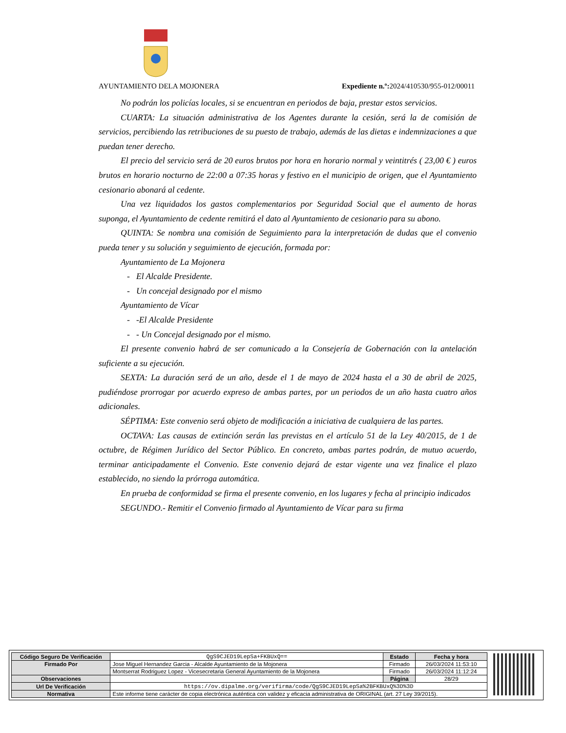AYUNTAMIENTO DELA MOJONERA Expediente n.º: 2024/410530/955-012/00011
No podrán los policías locales, si se encuentran en periodos de baja, prestar estos servicios.
CUARTA: La situación administrativa de los Agentes durante la cesión, será la de comisión de servicios, percibiendo las retribuciones de su puesto de trabajo, además de las dietas e indemnizaciones a que puedan tener derecho.
El precio del servicio será de 20 euros brutos por hora en horario normal y veintitrés ( 23,00 € ) euros brutos en horario nocturno de 22:00 a 07:35 horas y festivo en el municipio de origen, que el Ayuntamiento cesionario abonará al cedente.
Una vez liquidados los gastos complementarios por Seguridad Social que el aumento de horas suponga, el Ayuntamiento de cedente remitirá el dato al Ayuntamiento de cesionario para su abono.
QUINTA: Se nombra una comisión de Seguimiento para la interpretación de dudas que el convenio pueda tener y su solución y seguimiento de ejecución, formada por:
Ayuntamiento de La Mojonera
- El Alcalde Presidente.
- Un concejal designado por el mismo
Ayuntamiento de Vícar
- -El Alcalde Presidente
- - Un Concejal designado por el mismo.
El presente convenio habrá de ser comunicado a la Consejería de Gobernación con la antelación suficiente a su ejecución.
SEXTA: La duración será de un año, desde el 1 de mayo de 2024 hasta el a 30 de abril de 2025, pudiéndose prorrogar por acuerdo expreso de ambas partes, por un periodos de un año hasta cuatro años adicionales.
SÉPTIMA: Este convenio será objeto de modificación a iniciativa de cualquiera de las partes.
OCTAVA: Las causas de extinción serán las previstas en el artículo 51 de la Ley 40/2015, de 1 de octubre, de Régimen Jurídico del Sector Público. En concreto, ambas partes podrán, de mutuo acuerdo, terminar anticipadamente el Convenio. Este convenio dejará de estar vigente una vez finalice el plazo establecido, no siendo la prórroga automática.
En prueba de conformidad se firma el presente convenio, en los lugares y fecha al principio indicados
SEGUNDO.- Remitir el Convenio firmado al Ayuntamiento de Vícar para su firma
| Código Seguro De Verificación | QgS9CJED19LepSa+FKBUxQ== | Estado | Fecha y hora |
| Firmado Por | Jose Miguel Hernandez Garcia - Alcalde Ayuntamiento de la Mojonera | Firmado | 26/03/2024 11:53:10 |
| | Montserrat Rodriguez Lopez - Vicesecretaria General Ayuntamiento de la Mojonera | Firmado | 26/03/2024 11:12:24 |
| Observaciones | | Página | 28/29 |
| Url De Verificación | https://ov.dipalme.org/verifirma/code/QgS9CJED19LepSa%2BFKBUxQ%3D%3D | | |
| Normativa | Este informe tiene carácter de copia electrónica auténtica con validez y eficacia administrativa de ORIGINAL (art. 27 Ley 39/2015). | | |